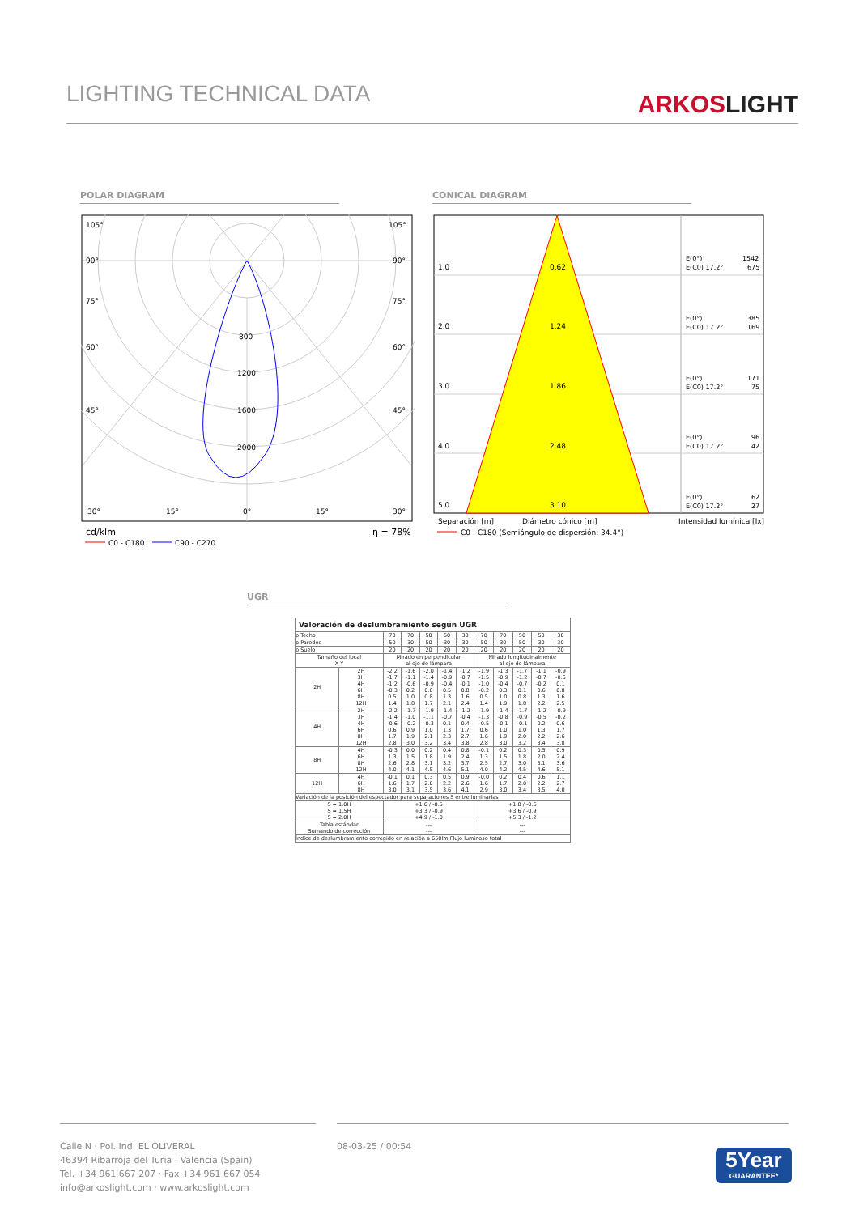LIGHTING TECHNICAL DATA
ARKOSLIGHT
POLAR DIAGRAM CONICAL DIAGRAM
105°
105°
90°
90°
75°
75°
60°
60°
45°
45°
800
1200
1600
2000
30°
15°
0°
15°
30°
cd/klm
η = 78%
C0 - C180
C90 - C270
1.0
0.62
2.0
1.24
3.0
1.86
4.0
2.48
5.0
3.10
E(0°)
1542
E(C0) 17.2°
675
E(0°)
385
E(C0) 17.2°
169
E(0°)
171
E(C0) 17.2°
75
E(0°)
96
E(C0) 17.2°
42
E(0°)
62
E(C0) 17.2°
27
Separación [m]
Diámetro cónico [m]
Intensidad lumínica [lx]
C0 - C180 (Semiángulo de dispersión: 34.4°)
UGR
| Valoración de deslumbramiento según UGR | | | | | | | | | | | |
| ρ Techo | | 70 | 70 | 50 | 50 | 30 | 70 | 70 | 50 | 50 | 30 |
| ρ Paredes | | 50 | 30 | 50 | 30 | 30 | 50 | 30 | 50 | 30 | 30 |
| ρ Suelo | | 20 | 20 | 20 | 20 | 20 | 20 | 20 | 20 | 20 | 20 |
| Tamaño del local X Y | | Mirado en perpendicular al eje de lámpara | | | | | Mirado longitudinalmente al eje de lámpara | | | | |
| 2H | 2H 3H 4H 6H 8H 12H | -2.2 -1.7 -1.2 -0.3 0.5 1.4 | -1.6 -1.1 -0.6 0.2 1.0 1.8 | -2.0 -1.4 -0.9 0.0 0.8 1.7 | -1.4 -0.9 -0.4 0.5 1.3 2.1 | -1.2 -0.7 -0.1 0.8 1.6 2.4 | -1.9 -1.5 -1.0 -0.2 0.5 1.4 | -1.3 -0.9 -0.4 0.3 1.0 1.9 | -1.7 -1.2 -0.7 0.1 0.8 1.8 | -1.1 -0.7 -0.2 0.6 1.3 2.2 | -0.9 -0.5 0.1 0.8 1.6 2.5 |
| 4H | 2H 3H 4H 6H 8H 12H | -2.2 -1.4 -0.6 0.6 1.7 2.8 | -1.7 -1.0 -0.2 0.9 1.9 3.0 | -1.9 -1.1 -0.3 1.0 2.1 3.2 | -1.4 -0.7 0.1 1.3 2.3 3.4 | -1.2 -0.4 0.4 1.7 2.7 3.8 | -1.9 -1.3 -0.5 0.6 1.6 2.8 | -1.4 -0.8 -0.1 1.0 1.9 3.0 | -1.7 -0.9 -0.1 1.0 2.0 3.2 | -1.2 -0.5 0.2 1.3 2.2 3.4 | -0.9 -0.2 0.6 1.7 2.6 3.8 |
| 8H | 4H 6H 8H 12H | -0.3 1.3 2.6 4.0 | 0.0 1.5 2.8 4.1 | 0.2 1.8 3.1 4.5 | 0.4 1.9 3.2 4.6 | 0.8 2.4 3.7 5.1 | -0.1 1.3 2.5 4.0 | 0.2 1.5 2.7 4.2 | 0.3 1.8 3.0 4.5 | 0.5 2.0 3.1 4.6 | 0.9 2.4 3.6 5.1 |
| 12H | 4H 6H 8H | -0.1 1.6 3.0 | 0.1 1.7 3.1 | 0.3 2.0 3.5 | 0.5 2.2 3.6 | 0.9 2.6 4.1 | -0.0 1.6 2.9 | 0.2 1.7 3.0 | 0.4 2.0 3.4 | 0.6 2.2 3.5 | 1.1 2.7 4.0 |
| Variación de la posición del espectador para separaciones S entre luminarias | | | | | | | | | | | |
| S = 1.0H S = 1.5H S = 2.0H | | +1.6 / -0.5 +3.3 / -0.9 +4.9 / -1.0 | | | | | +1.8 / -0.6 +3.6 / -0.9 +5.3 / -1.2 | | | | |
| Tabla estándar Sumando de corrección | | --- --- | | | | | --- --- | | | | |
| Índice de deslumbramiento corregido en relación a 650lm Flujo luminoso total | | | | | | | | | | | |
Calle N · Pol. Ind. EL OLIVERAL
46394 Ribarroja del Turia · Valencia (Spain)
Tel. +34 961 667 207 · Fax +34 961 667 054
info@arkoslight.com · www.arkoslight.com
08-03-25 / 00:54
5Year
GUARANTEE*